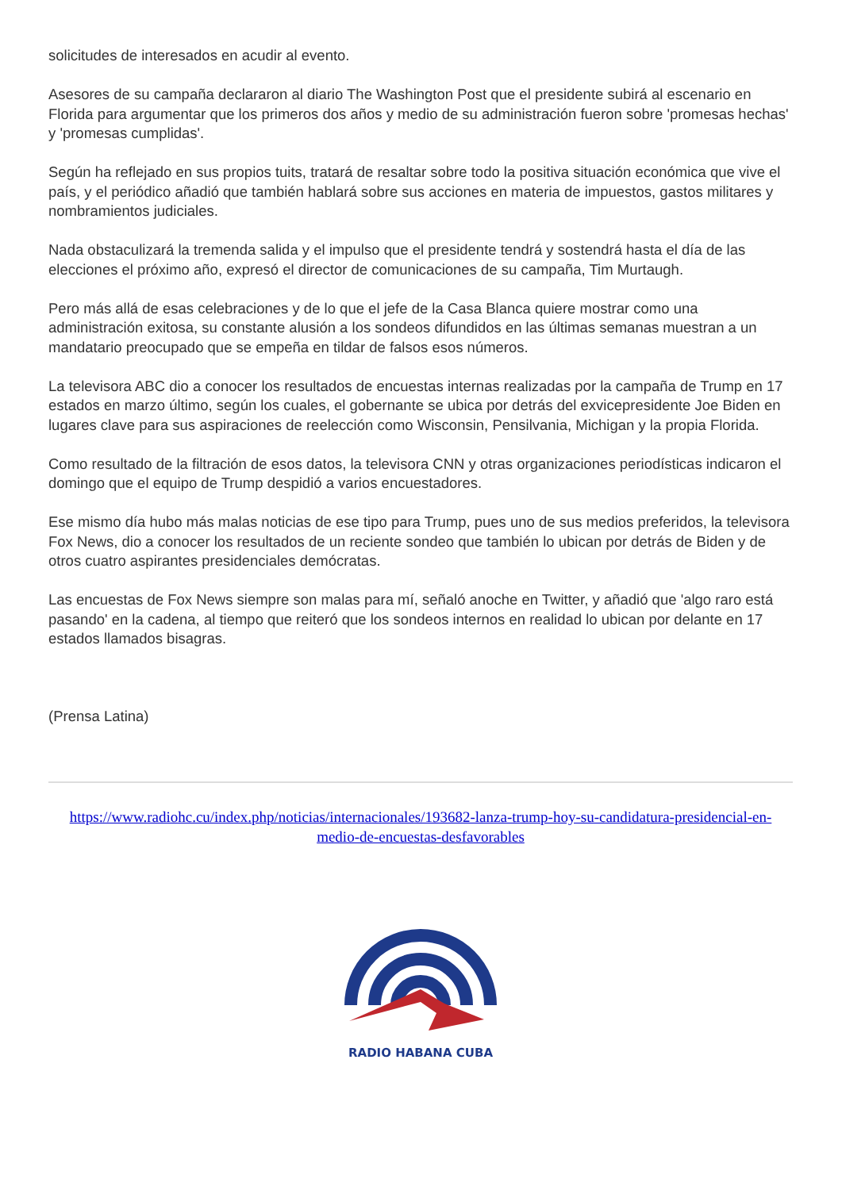solicitudes de interesados en acudir al evento.
Asesores de su campaña declararon al diario The Washington Post que el presidente subirá al escenario en Florida para argumentar que los primeros dos años y medio de su administración fueron sobre 'promesas hechas' y 'promesas cumplidas'.
Según ha reflejado en sus propios tuits, tratará de resaltar sobre todo la positiva situación económica que vive el país, y el periódico añadió que también hablará sobre sus acciones en materia de impuestos, gastos militares y nombramientos judiciales.
Nada obstaculizará la tremenda salida y el impulso que el presidente tendrá y sostendrá hasta el día de las elecciones el próximo año, expresó el director de comunicaciones de su campaña, Tim Murtaugh.
Pero más allá de esas celebraciones y de lo que el jefe de la Casa Blanca quiere mostrar como una administración exitosa, su constante alusión a los sondeos difundidos en las últimas semanas muestran a un mandatario preocupado que se empeña en tildar de falsos esos números.
La televisora ABC dio a conocer los resultados de encuestas internas realizadas por la campaña de Trump en 17 estados en marzo último, según los cuales, el gobernante se ubica por detrás del exvicepresidente Joe Biden en lugares clave para sus aspiraciones de reelección como Wisconsin, Pensilvania, Michigan y la propia Florida.
Como resultado de la filtración de esos datos, la televisora CNN y otras organizaciones periodísticas indicaron el domingo que el equipo de Trump despidió a varios encuestadores.
Ese mismo día hubo más malas noticias de ese tipo para Trump, pues uno de sus medios preferidos, la televisora Fox News, dio a conocer los resultados de un reciente sondeo que también lo ubican por detrás de Biden y de otros cuatro aspirantes presidenciales demócratas.
Las encuestas de Fox News siempre son malas para mí, señaló anoche en Twitter, y añadió que 'algo raro está pasando' en la cadena, al tiempo que reiteró que los sondeos internos en realidad lo ubican por delante en 17 estados llamados bisagras.
(Prensa Latina)
https://www.radiohc.cu/index.php/noticias/internacionales/193682-lanza-trump-hoy-su-candidatura-presidencial-en-medio-de-encuestas-desfavorables
RADIO HABANA CUBA